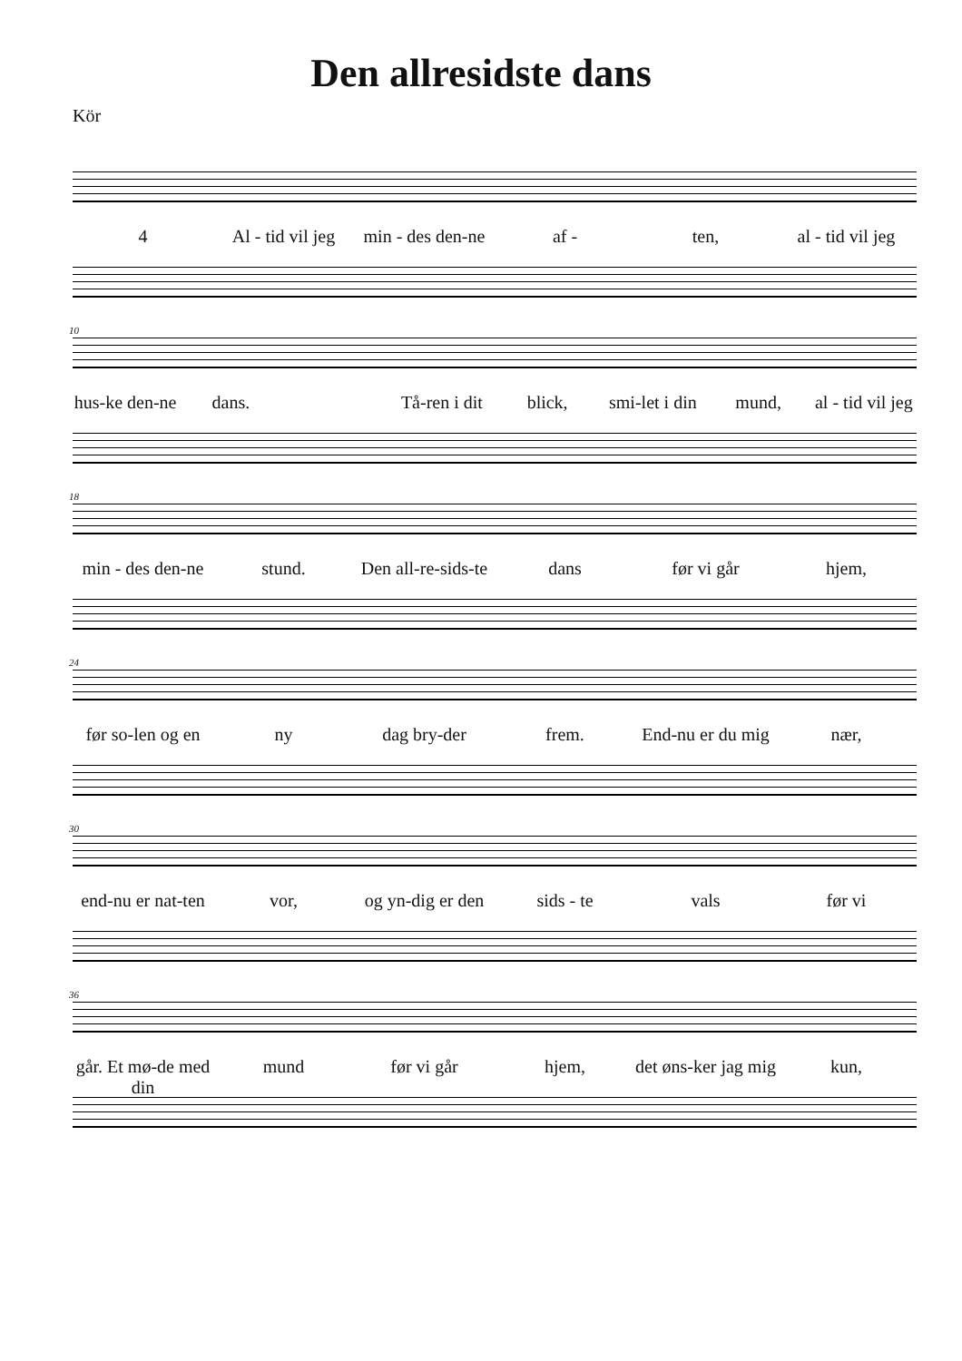Den allresidste dans
Kör
4 Al - tid vil jeg min - des den-ne af - ten, al - tid vil jeg
10
hus-ke den-ne dans. Tå-ren i dit blick, smi-let i din mund, al - tid vil jeg
18
min - des den-ne stund. Den all-re-sids-te dans før vi går hjem,
24
før so-len og en ny dag bry-der frem. End-nu er du mig nær,
30
end-nu er nat-ten vor, og yn-dig er den sids - te vals før vi
36
går. Et mø-de med din mund før vi går hjem, det øns-ker jag mig kun,